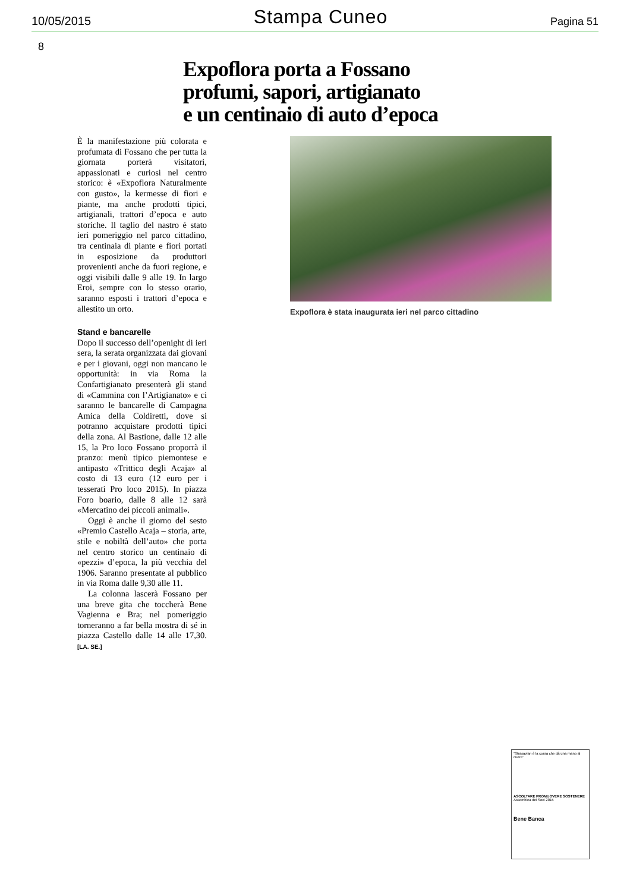10/05/2015 Stampa Cuneo Pagina 51
8
Expoflora porta a Fossano
profumi, sapori, artigianato
e un centinaio di auto d’epoca
È la manifestazione più colorata e profumata di Fossano che per tutta la giornata porterà visitatori, appassionati e curiosi nel centro storico: è «Expoflora Naturalmente con gusto», la kermesse di fiori e piante, ma anche prodotti tipici, artigianali, trattori d’epoca e auto storiche. Il taglio del nastro è stato ieri pomeriggio nel parco cittadino, tra centinaia di piante e fiori portati in esposizione da produttori provenienti anche da fuori regione, e oggi visibili dalle 9 alle 19. In largo Eroi, sempre con lo stesso orario, saranno esposti i trattori d’epoca e allestito un orto.
Stand e bancarelle
Dopo il successo dell’openight di ieri sera, la serata organizzata dai giovani e per i giovani, oggi non mancano le opportunità: in via Roma la Confartigianato presenterà gli stand di «Cammina con l’Artigianato» e ci saranno le bancarelle di Campagna Amica della Coldiretti, dove si potranno acquistare prodotti tipici della zona. Al Bastione, dalle 12 alle 15, la Pro loco Fossano proporrà il pranzo: menù tipico piemontese e antipasto «Trittico degli Acaja» al costo di 13 euro (12 euro per i tesserati Pro loco 2015). In piazza Foro boario, dalle 8 alle 12 sarà «Mercatino dei piccoli animali».
Oggi è anche il giorno del sesto «Premio Castello Acaja – storia, arte, stile e nobiltà dell’auto» che porta nel centro storico un centinaio di «pezzi» d’epoca, la più vecchia del 1906. Saranno presentate al pubblico in via Roma dalle 9,30 alle 11.
La colonna lascerà Fossano per una breve gita che toccherà Bene Vagienna e Bra; nel pomeriggio torneranno a far bella mostra di sé in piazza Castello dalle 14 alle 17,30. [LA. SE.]
Expoflora è stata inaugurata ieri nel parco cittadino
“Strasavian è la corsa che dà una mano al cuore”
ASCOLTARE PROMUOVERE SOSTENERE
Assemblea dei Soci 2015
Bene Banca